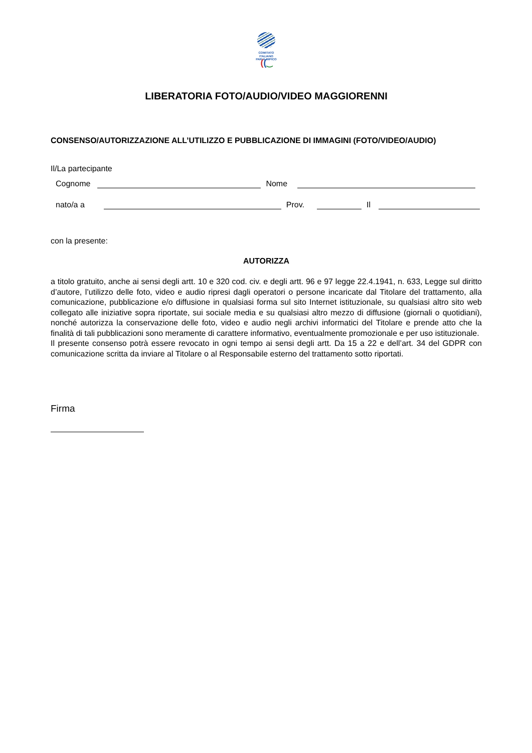COMITATO
ITALIANO
PARALIMPICO
((‿
LIBERATORIA FOTO/AUDIO/VIDEO MAGGIORENNI
CONSENSO/AUTORIZZAZIONE ALL’UTILIZZO E PUBBLICAZIONE DI IMMAGINI (FOTO/VIDEO/AUDIO)
Il/La partecipante
Cognome Nome
nato/a a Prov. Il
con la presente:
AUTORIZZA
a titolo gratuito, anche ai sensi degli artt. 10 e 320 cod. civ. e degli artt. 96 e 97 legge 22.4.1941, n. 633, Legge sul diritto d’autore, l’utilizzo delle foto, video e audio ripresi dagli operatori o persone incaricate dal Titolare del trattamento, alla comunicazione, pubblicazione e/o diffusione in qualsiasi forma sul sito Internet istituzionale, su qualsiasi altro sito web collegato alle iniziative sopra riportate, sui sociale media e su qualsiasi altro mezzo di diffusione (giornali o quotidiani), nonché autorizza la conservazione delle foto, video e audio negli archivi informatici del Titolare e prende atto che la finalità di tali pubblicazioni sono meramente di carattere informativo, eventualmente promozionale e per uso istituzionale.
Il presente consenso potrà essere revocato in ogni tempo ai sensi degli artt. Da 15 a 22 e dell’art. 34 del GDPR con comunicazione scritta da inviare al Titolare o al Responsabile esterno del trattamento sotto riportati.
Firma